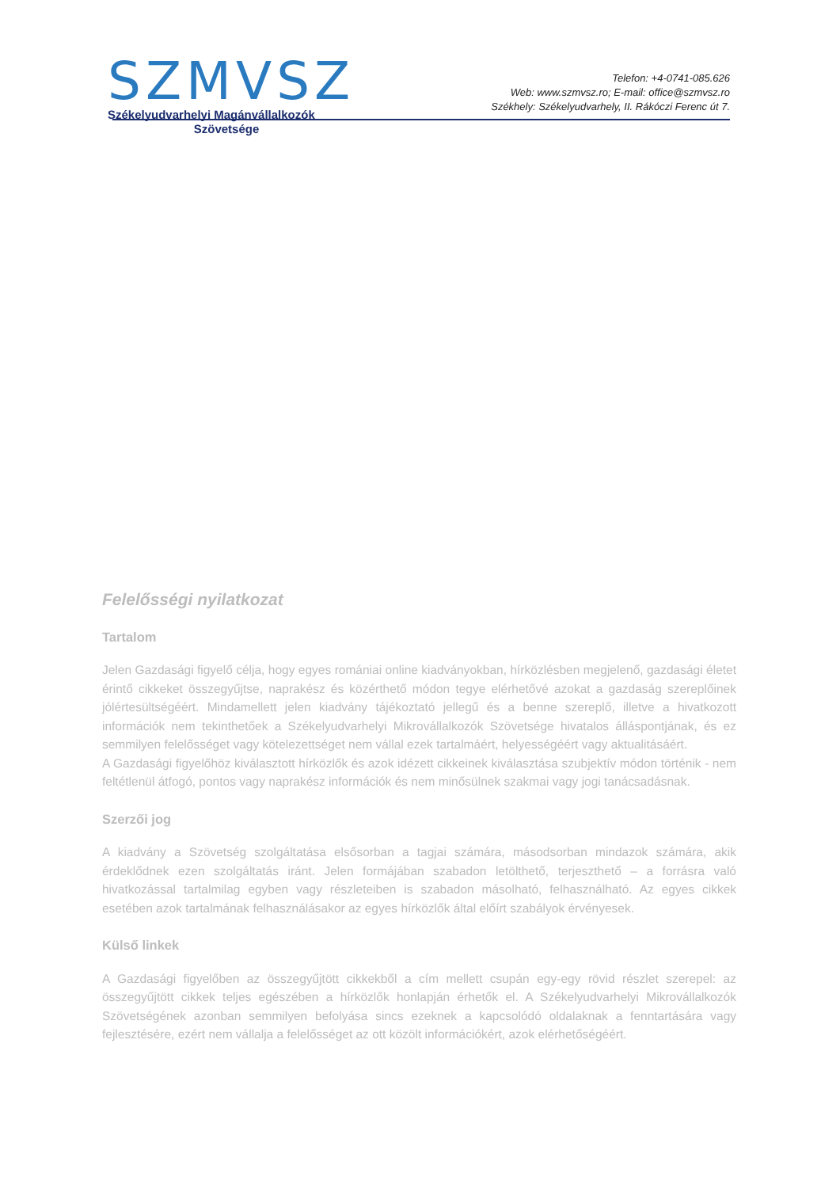SZMVSZ
Székelyudvarhelyi Magánvállalkozók
Szövetsége
Telefon: +4-0741-085.626
Web: www.szmvsz.ro; E-mail: office@szmvsz.ro
Székhely: Székelyudvarhely, II. Rákóczi Ferenc út 7.
Felelősségi nyilatkozat
Tartalom
Jelen Gazdasági figyelő célja, hogy egyes romániai online kiadványokban, hírközlésben megjelenő, gazdasági életet érintő cikkeket összegyűjtse, naprakész és közérthető módon tegye elérhetővé azokat a gazdaság szereplőinek jólértesültségéért. Mindamellett jelen kiadvány tájékoztató jellegű és a benne szereplő, illetve a hivatkozott információk nem tekinthetőek a Székelyudvarhelyi Mikrovállalkozók Szövetsége hivatalos álláspontjának, és ez semmilyen felelősséget vagy kötelezettséget nem vállal ezek tartalmáért, helyességéért vagy aktualitásáért.
A Gazdasági figyelőhöz kiválasztott hírközlők és azok idézett cikkeinek kiválasztása szubjektív módon történik - nem feltétlenül átfogó, pontos vagy naprakész információk és nem minősülnek szakmai vagy jogi tanácsadásnak.
Szerzői jog
A kiadvány a Szövetség szolgáltatása elsősorban a tagjai számára, másodsorban mindazok számára, akik érdeklődnek ezen szolgáltatás iránt. Jelen formájában szabadon letölthető, terjeszthető – a forrásra való hivatkozással tartalmilag egyben vagy részleteiben is szabadon másolható, felhasználható. Az egyes cikkek esetében azok tartalmának felhasználásakor az egyes hírközlők által előírt szabályok érvényesek.
Külső linkek
A Gazdasági figyelőben az összegyűjtött cikkekből a cím mellett csupán egy-egy rövid részlet szerepel: az összegyűjtött cikkek teljes egészében a hírközlők honlapján érhetők el. A Székelyudvarhelyi Mikrovállalkozók Szövetségének azonban semmilyen befolyása sincs ezeknek a kapcsolódó oldalaknak a fenntartására vagy fejlesztésére, ezért nem vállalja a felelősséget az ott közölt információkért, azok elérhetőségéért.